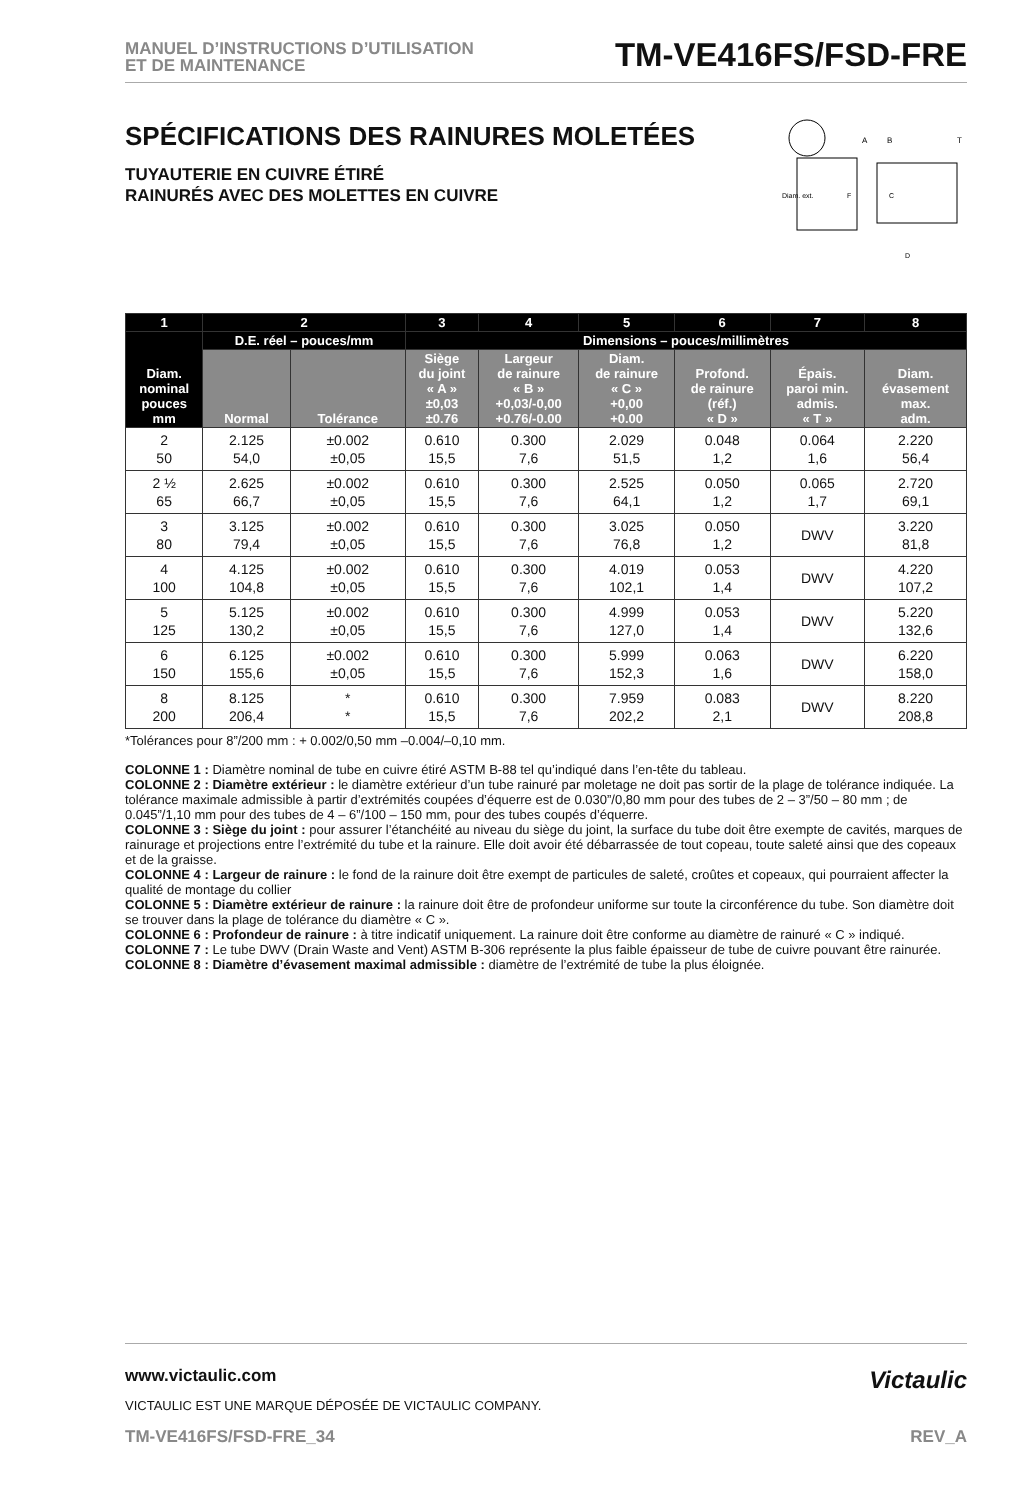MANUEL D’INSTRUCTIONS D’UTILISATION
ET DE MAINTENANCE
TM-VE416FS/FSD-FRE
SPÉCIFICATIONS DES RAINURES MOLETÉES
TUYAUTERIE EN CUIVRE ÉTIRÉ
RAINURÉS AVEC DES MOLETTES EN CUIVRE
A
B
T
Diam. ext.
F
C
D
| 1 | 2 | | 3 | 4 | 5 | 6 | 7 | 8 |
| --- | --- | --- | --- | --- | --- | --- | --- | --- |
| Diam. nominal pouces mm | D.E. réel – pouces/mm | | Dimensions – pouces/millimètres | | | | | |
| | Normal | Tolérance | Siège du joint « A » ±0,03 ±0.76 | Largeur de rainure « B » +0,03/-0,00 +0.76/-0.00 | Diam. de rainure « C » +0,00 +0.00 | Profond. de rainure (réf.) « D » | Épais. paroi min. admis. « T » | Diam. évasement max. adm. |
| 2 50 | 2.125 54,0 | ±0.002 ±0,05 | 0.610 15,5 | 0.300 7,6 | 2.029 51,5 | 0.048 1,2 | 0.064 1,6 | 2.220 56,4 |
| 2 ½ 65 | 2.625 66,7 | ±0.002 ±0,05 | 0.610 15,5 | 0.300 7,6 | 2.525 64,1 | 0.050 1,2 | 0.065 1,7 | 2.720 69,1 |
| 3 80 | 3.125 79,4 | ±0.002 ±0,05 | 0.610 15,5 | 0.300 7,6 | 3.025 76,8 | 0.050 1,2 | DWV | 3.220 81,8 |
| 4 100 | 4.125 104,8 | ±0.002 ±0,05 | 0.610 15,5 | 0.300 7,6 | 4.019 102,1 | 0.053 1,4 | DWV | 4.220 107,2 |
| 5 125 | 5.125 130,2 | ±0.002 ±0,05 | 0.610 15,5 | 0.300 7,6 | 4.999 127,0 | 0.053 1,4 | DWV | 5.220 132,6 |
| 6 150 | 6.125 155,6 | ±0.002 ±0,05 | 0.610 15,5 | 0.300 7,6 | 5.999 152,3 | 0.063 1,6 | DWV | 6.220 158,0 |
| 8 200 | 8.125 206,4 | * * | 0.610 15,5 | 0.300 7,6 | 7.959 202,2 | 0.083 2,1 | DWV | 8.220 208,8 |
*Tolérances pour 8”/200 mm : + 0.002/0,50 mm –0.004/–0,10 mm.
COLONNE 1 : Diamètre nominal de tube en cuivre étiré ASTM B-88 tel qu’indiqué dans l’en-tête du tableau.
COLONNE 2 : Diamètre extérieur : le diamètre extérieur d’un tube rainuré par moletage ne doit pas sortir de la plage de tolérance indiquée. La tolérance maximale admissible à partir d’extrémités coupées d’équerre est de 0.030”/0,80 mm pour des tubes de 2 – 3”/50 – 80 mm ; de 0.045”/1,10 mm pour des tubes de 4 – 6”/100 – 150 mm, pour des tubes coupés d’équerre.
COLONNE 3 : Siège du joint : pour assurer l’étanchéité au niveau du siège du joint, la surface du tube doit être exempte de cavités, marques de rainurage et projections entre l’extrémité du tube et la rainure. Elle doit avoir été débarrassée de tout copeau, toute saleté ainsi que des copeaux et de la graisse.
COLONNE 4 : Largeur de rainure : le fond de la rainure doit être exempt de particules de saleté, croûtes et copeaux, qui pourraient affecter la qualité de montage du collier
COLONNE 5 : Diamètre extérieur de rainure : la rainure doit être de profondeur uniforme sur toute la circonférence du tube. Son diamètre doit se trouver dans la plage de tolérance du diamètre « C ».
COLONNE 6 : Profondeur de rainure : à titre indicatif uniquement. La rainure doit être conforme au diamètre de rainuré « C » indiqué.
COLONNE 7 : Le tube DWV (Drain Waste and Vent) ASTM B-306 représente la plus faible épaisseur de tube de cuivre pouvant être rainurée.
COLONNE 8 : Diamètre d’évasement maximal admissible : diamètre de l’extrémité de tube la plus éloignée.
www.victaulic.com
VICTAULIC EST UNE MARQUE DÉPOSÉE DE VICTAULIC COMPANY.
Victaulic
TM-VE416FS/FSD-FRE_34 REV_A